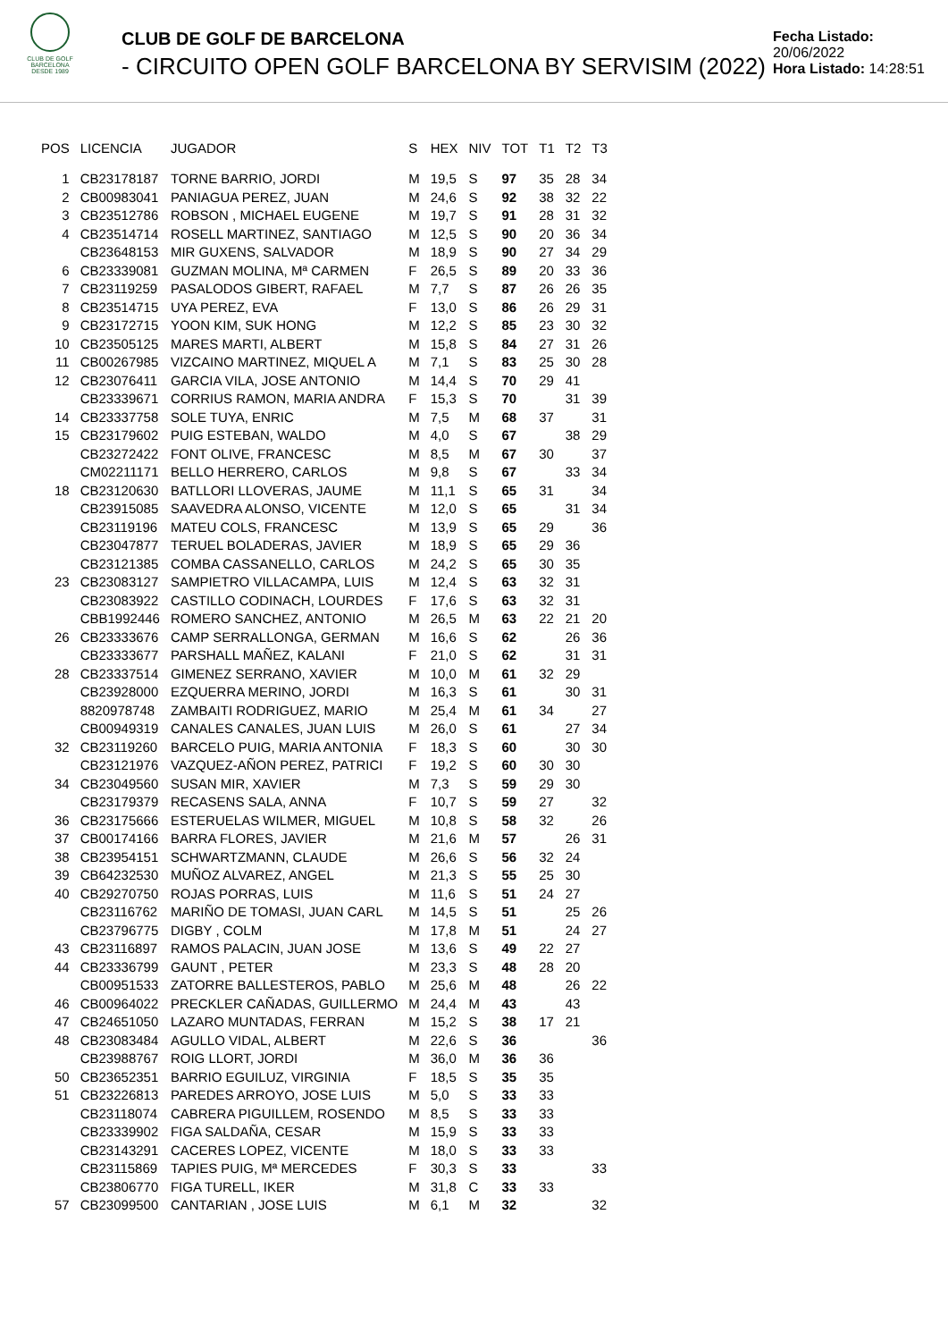CLUB DE GOLF BARCELONA
DESDE 1989
CLUB DE GOLF DE BARCELONA
- CIRCUITO OPEN GOLF BARCELONA BY SERVISIM (2022)
Fecha Listado: 20/06/2022
Hora Listado: 14:28:51
| POS | LICENCIA | JUGADOR | S | HEX | NIV | TOT | T1 | T2 | T3 |
| --- | --- | --- | --- | --- | --- | --- | --- | --- | --- |
| 1 | CB23178187 | TORNE BARRIO, JORDI | M | 19,5 | S | 97 | 35 | 28 | 34 |
| 2 | CB00983041 | PANIAGUA PEREZ, JUAN | M | 24,6 | S | 92 | 38 | 32 | 22 |
| 3 | CB23512786 | ROBSON , MICHAEL EUGENE | M | 19,7 | S | 91 | 28 | 31 | 32 |
| 4 | CB23514714 | ROSELL MARTINEZ, SANTIAGO | M | 12,5 | S | 90 | 20 | 36 | 34 |
| | CB23648153 | MIR GUXENS, SALVADOR | M | 18,9 | S | 90 | 27 | 34 | 29 |
| 6 | CB23339081 | GUZMAN MOLINA, Mª CARMEN | F | 26,5 | S | 89 | 20 | 33 | 36 |
| 7 | CB23119259 | PASALODOS GIBERT, RAFAEL | M | 7,7 | S | 87 | 26 | 26 | 35 |
| 8 | CB23514715 | UYA PEREZ, EVA | F | 13,0 | S | 86 | 26 | 29 | 31 |
| 9 | CB23172715 | YOON KIM, SUK HONG | M | 12,2 | S | 85 | 23 | 30 | 32 |
| 10 | CB23505125 | MARES MARTI, ALBERT | M | 15,8 | S | 84 | 27 | 31 | 26 |
| 11 | CB00267985 | VIZCAINO MARTINEZ, MIQUEL A | M | 7,1 | S | 83 | 25 | 30 | 28 |
| 12 | CB23076411 | GARCIA VILA, JOSE ANTONIO | M | 14,4 | S | 70 | 29 | 41 | |
| | CB23339671 | CORRIUS RAMON, MARIA ANDRA | F | 15,3 | S | 70 | | 31 | 39 |
| 14 | CB23337758 | SOLE TUYA, ENRIC | M | 7,5 | M | 68 | 37 | | 31 |
| 15 | CB23179602 | PUIG ESTEBAN, WALDO | M | 4,0 | S | 67 | | 38 | 29 |
| | CB23272422 | FONT OLIVE, FRANCESC | M | 8,5 | M | 67 | 30 | | 37 |
| | CM02211171 | BELLO HERRERO, CARLOS | M | 9,8 | S | 67 | | 33 | 34 |
| 18 | CB23120630 | BATLLORI LLOVERAS, JAUME | M | 11,1 | S | 65 | 31 | | 34 |
| | CB23915085 | SAAVEDRA ALONSO, VICENTE | M | 12,0 | S | 65 | | 31 | 34 |
| | CB23119196 | MATEU COLS, FRANCESC | M | 13,9 | S | 65 | 29 | | 36 |
| | CB23047877 | TERUEL BOLADERAS, JAVIER | M | 18,9 | S | 65 | 29 | 36 | |
| | CB23121385 | COMBA CASSANELLO, CARLOS | M | 24,2 | S | 65 | 30 | 35 | |
| 23 | CB23083127 | SAMPIETRO VILLACAMPA, LUIS | M | 12,4 | S | 63 | 32 | 31 | |
| | CB23083922 | CASTILLO CODINACH, LOURDES | F | 17,6 | S | 63 | 32 | 31 | |
| | CBB1992446 | ROMERO SANCHEZ, ANTONIO | M | 26,5 | M | 63 | 22 | 21 | 20 |
| 26 | CB23333676 | CAMP SERRALLONGA, GERMAN | M | 16,6 | S | 62 | | 26 | 36 |
| | CB23333677 | PARSHALL MAÑEZ, KALANI | F | 21,0 | S | 62 | | 31 | 31 |
| 28 | CB23337514 | GIMENEZ SERRANO, XAVIER | M | 10,0 | M | 61 | 32 | 29 | |
| | CB23928000 | EZQUERRA MERINO, JORDI | M | 16,3 | S | 61 | | 30 | 31 |
| | 8820978748 | ZAMBAITI RODRIGUEZ, MARIO | M | 25,4 | M | 61 | 34 | | 27 |
| | CB00949319 | CANALES CANALES, JUAN LUIS | M | 26,0 | S | 61 | | 27 | 34 |
| 32 | CB23119260 | BARCELO PUIG, MARIA ANTONIA | F | 18,3 | S | 60 | | 30 | 30 |
| | CB23121976 | VAZQUEZ-AÑON PEREZ, PATRICI | F | 19,2 | S | 60 | 30 | 30 | |
| 34 | CB23049560 | SUSAN MIR, XAVIER | M | 7,3 | S | 59 | 29 | 30 | |
| | CB23179379 | RECASENS SALA, ANNA | F | 10,7 | S | 59 | 27 | | 32 |
| 36 | CB23175666 | ESTERUELAS WILMER, MIGUEL | M | 10,8 | S | 58 | 32 | | 26 |
| 37 | CB00174166 | BARRA FLORES, JAVIER | M | 21,6 | M | 57 | | 26 | 31 |
| 38 | CB23954151 | SCHWARTZMANN, CLAUDE | M | 26,6 | S | 56 | 32 | 24 | |
| 39 | CB64232530 | MUÑOZ ALVAREZ, ANGEL | M | 21,3 | S | 55 | 25 | 30 | |
| 40 | CB29270750 | ROJAS PORRAS, LUIS | M | 11,6 | S | 51 | 24 | 27 | |
| | CB23116762 | MARIÑO DE TOMASI, JUAN CARL | M | 14,5 | S | 51 | | 25 | 26 |
| | CB23796775 | DIGBY , COLM | M | 17,8 | M | 51 | | 24 | 27 |
| 43 | CB23116897 | RAMOS PALACIN, JUAN JOSE | M | 13,6 | S | 49 | 22 | 27 | |
| 44 | CB23336799 | GAUNT , PETER | M | 23,3 | S | 48 | 28 | 20 | |
| | CB00951533 | ZATORRE BALLESTEROS, PABLO | M | 25,6 | M | 48 | | 26 | 22 |
| 46 | CB00964022 | PRECKLER CAÑADAS, GUILLERMO | M | 24,4 | M | 43 | | 43 | |
| 47 | CB24651050 | LAZARO MUNTADAS, FERRAN | M | 15,2 | S | 38 | 17 | 21 | |
| 48 | CB23083484 | AGULLO VIDAL, ALBERT | M | 22,6 | S | 36 | | | 36 |
| | CB23988767 | ROIG LLORT, JORDI | M | 36,0 | M | 36 | 36 | | |
| 50 | CB23652351 | BARRIO EGUILUZ, VIRGINIA | F | 18,5 | S | 35 | 35 | | |
| 51 | CB23226813 | PAREDES ARROYO, JOSE LUIS | M | 5,0 | S | 33 | 33 | | |
| | CB23118074 | CABRERA PIGUILLEM, ROSENDO | M | 8,5 | S | 33 | 33 | | |
| | CB23339902 | FIGA SALDAÑA, CESAR | M | 15,9 | S | 33 | 33 | | |
| | CB23143291 | CACERES LOPEZ, VICENTE | M | 18,0 | S | 33 | 33 | | |
| | CB23115869 | TAPIES PUIG, Mª MERCEDES | F | 30,3 | S | 33 | | | 33 |
| | CB23806770 | FIGA TURELL, IKER | M | 31,8 | C | 33 | 33 | | |
| 57 | CB23099500 | CANTARIAN , JOSE LUIS | M | 6,1 | M | 32 | | | 32 |